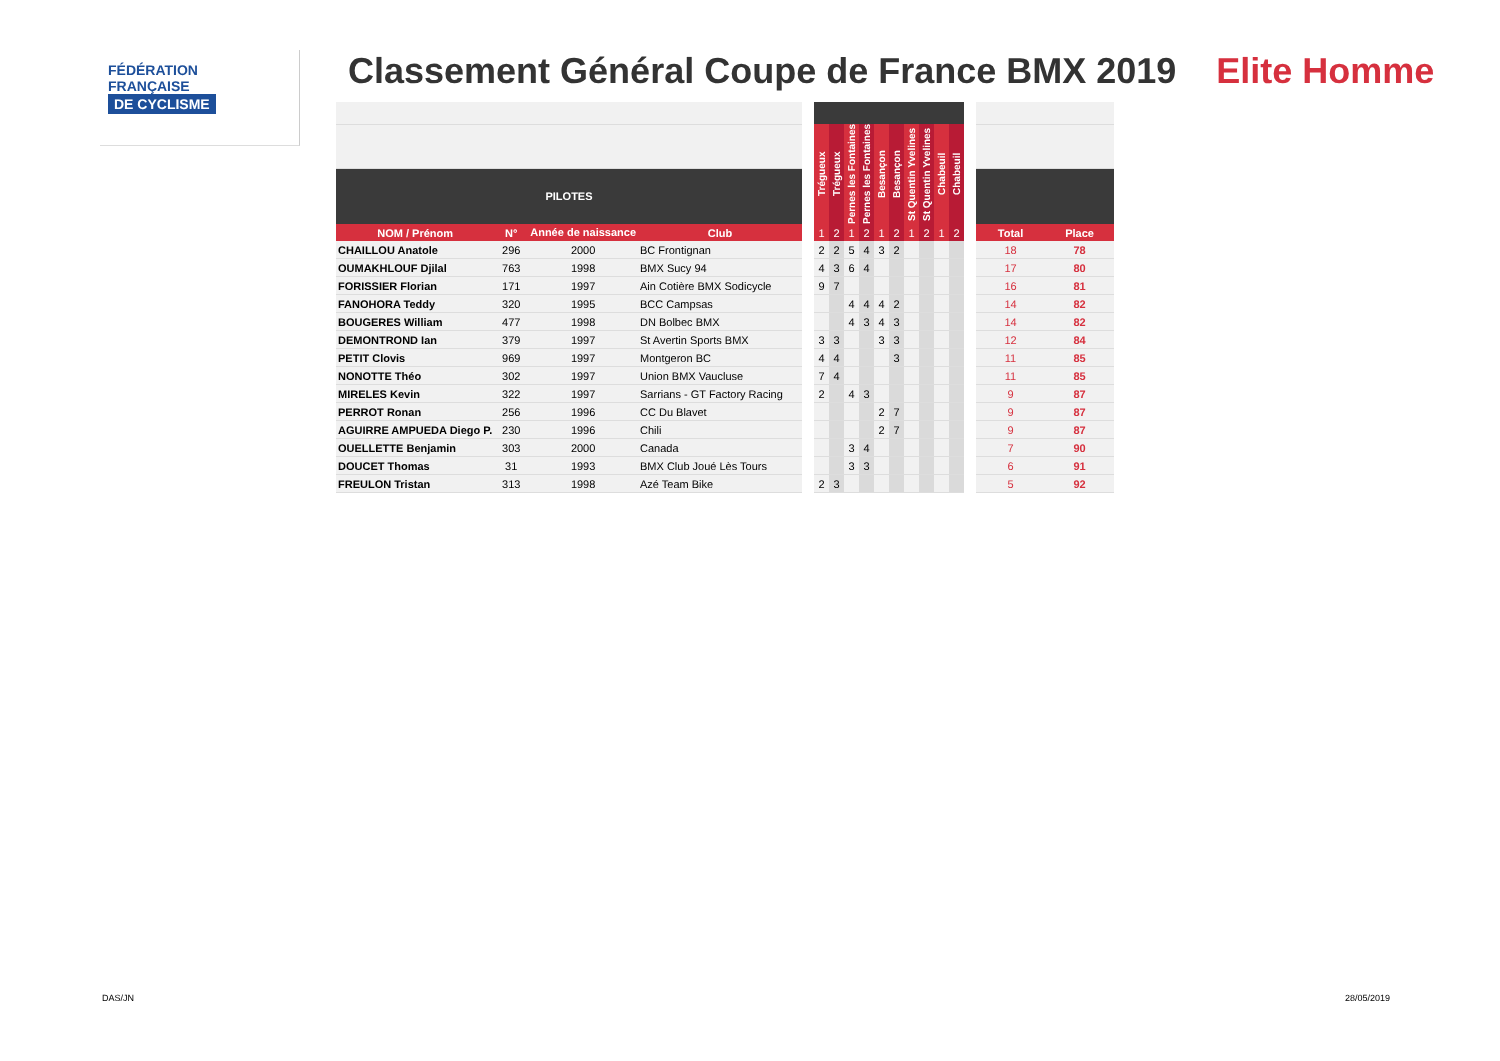FÉDÉRATION
FRANÇAISE
DE CYCLISME
Classement Général Coupe de France BMX 2019 Elite Homme
| | | | | | Trégueux | Trégueux | Pernes les Fontaines | Pernes les Fontaines | Besançon | Besançon | St Quentin Yvelines | St Quentin Yvelines | Chabeuil | Chabeuil | | | |
| PILOTES | | | | | | | | | | | | | | | | | |
| NOM / Prénom | N° | Année de naissance | Club | | 1 | 2 | 1 | 2 | 1 | 2 | 1 | 2 | 1 | 2 | | Total | Place |
| CHAILLOU Anatole | 296 | 2000 | BC Frontignan | | 2 | 2 | 5 | 4 | 3 | 2 | | | | | | 18 | 78 |
| OUMAKHLOUF Djilal | 763 | 1998 | BMX Sucy 94 | | 4 | 3 | 6 | 4 | | | | | | | | 17 | 80 |
| FORISSIER Florian | 171 | 1997 | Ain Cotière BMX Sodicycle | | 9 | 7 | | | | | | | | | | 16 | 81 |
| FANOHORA Teddy | 320 | 1995 | BCC Campsas | | | | 4 | 4 | 4 | 2 | | | | | | 14 | 82 |
| BOUGERES William | 477 | 1998 | DN Bolbec BMX | | | | 4 | 3 | 4 | 3 | | | | | | 14 | 82 |
| DEMONTROND Ian | 379 | 1997 | St Avertin Sports BMX | | 3 | 3 | | | 3 | 3 | | | | | | 12 | 84 |
| PETIT Clovis | 969 | 1997 | Montgeron BC | | 4 | 4 | | | | 3 | | | | | | 11 | 85 |
| NONOTTE Théo | 302 | 1997 | Union BMX Vaucluse | | 7 | 4 | | | | | | | | | | 11 | 85 |
| MIRELES Kevin | 322 | 1997 | Sarrians - GT Factory Racing | | 2 | | 4 | 3 | | | | | | | | 9 | 87 |
| PERROT Ronan | 256 | 1996 | CC Du Blavet | | | | | | 2 | 7 | | | | | | 9 | 87 |
| AGUIRRE AMPUEDA Diego P. | 230 | 1996 | Chili | | | | | | 2 | 7 | | | | | | 9 | 87 |
| OUELLETTE Benjamin | 303 | 2000 | Canada | | | | 3 | 4 | | | | | | | | 7 | 90 |
| DOUCET Thomas | 31 | 1993 | BMX Club Joué Lès Tours | | | | 3 | 3 | | | | | | | | 6 | 91 |
| FREULON Tristan | 313 | 1998 | Azé Team Bike | | 2 | 3 | | | | | | | | | | 5 | 92 |
DAS/JN 28/05/2019